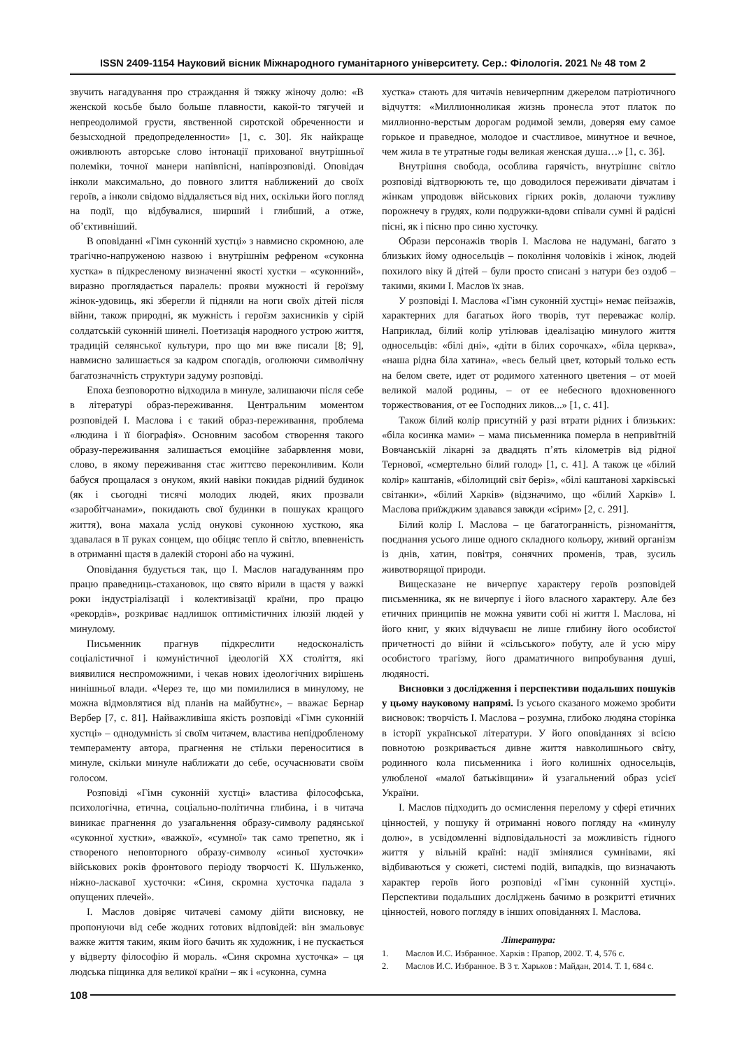ISSN 2409-1154 Науковий вісник Міжнародного гуманітарного університету. Сер.: Філологія. 2021 № 48 том 2
звучить нагадування про страждання й тяжку жіночу долю: «В женской косьбе было больше плавности, какой-то тягучей и непреодолимой грусти, явственной сиротской обреченности и безысходной предопределенности» [1, с. 30]. Як найкраще оживлюють авторське слово інтонації прихованої внутрішньої полеміки, точної манери напівпісні, напіврозповіді. Оповідач інколи максимально, до повного злиття наближений до своїх героїв, а інколи свідомо віддаляється від них, оскільки його погляд на події, що відбувалися, ширший і глибший, а отже, об’єктивніший.
В оповіданні «Гімн суконній хустці» з навмисно скромною, але трагічно-напруженою назвою і внутрішнім рефреном «суконна хустка» в підкресленому визначенні якості хустки – «суконний», виразно проглядається паралель: прояви мужності й героїзму жінок-удовиць, які зберегли й підняли на ноги своїх дітей після війни, також природні, як мужність і героїзм захисників у сірій солдатській суконній шинелі. Поетизація народного устрою життя, традицій селянської культури, про що ми вже писали [8; 9], навмисно залишається за кадром спогадів, оголюючи символічну багатозначність структури задуму розповіді.
Епоха безповоротно відходила в минуле, залишаючи після себе в літературі образ-переживання. Центральним моментом розповідей І. Маслова і є такий образ-переживання, проблема «людина і її біографія». Основним засобом створення такого образу-переживання залишається емоційне забарвлення мови, слово, в якому переживання стає життєво переконливим. Коли бабуся прощалася з онуком, який навіки покидав рідний будинок (як і сьогодні тисячі молодих людей, яких прозвали «заробітчанами», покидають свої будинки в пошуках кращого життя), вона махала услід онукові суконною хусткою, яка здавалася в її руках сонцем, що обіцяє тепло й світло, впевненість в отриманні щастя в далекій стороні або на чужині.
Оповідання будується так, що І. Маслов нагадуванням про працю праведниць-стахановок, що свято вірили в щастя у важкі роки індустріалізації і колективізації країни, про працю «рекордів», розкриває надлишок оптимістичних ілюзій людей у минулому.
Письменник прагнув підкреслити недосконалість соціалістичної і комуністичної ідеологій XX століття, які виявилися неспроможними, і чекав нових ідеологічних вирішень нинішньої влади. «Через те, що ми помилилися в минулому, не можна відмовлятися від планів на майбутнє», – вважає Бернар Вербер [7, с. 81]. Найважливіша якість розповіді «Гімн суконній хустці» – однодумність зі своїм читачем, властива непідробленому темпераменту автора, прагнення не стільки переноситися в минуле, скільки минуле наближати до себе, осучаснювати своїм голосом.
Розповіді «Гімн суконній хустці» властива філософська, психологічна, етична, соціально-політична глибина, і в читача виникає прагнення до узагальнення образу-символу радянської «суконної хустки», «важкої», «сумної» так само трепетно, як і створеного неповторного образу-символу «синьої хусточки» військових років фронтового періоду творчості К. Шульженко, ніжно-ласкавої хусточки: «Синя, скромна хусточка падала з опущених плечей».
І. Маслов довіряє читачеві самому дійти висновку, не пропонуючи від себе жодних готових відповідей: він змальовує важке життя таким, яким його бачить як художник, і не пускається у відверту філософію й мораль. «Синя скромна хусточка» – ця людська піщинка для великої країни – як і «суконна, сумна
хустка» стають для читачів невичерпним джерелом патріотичного відчуття: «Миллионноликая жизнь пронесла этот платок по миллионно-верстым дорогам родимой земли, доверяя ему самое горькое и праведное, молодое и счастливое, минутное и вечное, чем жила в те утратные годы великая женская душа…» [1, с. 36].
Внутрішня свобода, особлива гарячість, внутрішнє світло розповіді відтворюють те, що доводилося переживати дівчатам і жінкам упродовж військових гірких років, долаючи тужливу порожнечу в грудях, коли подружки-вдови співали сумні й радісні пісні, як і пісню про синю хусточку.
Образи персонажів творів І. Маслова не надумані, багато з близьких йому односельців – покоління чоловіків і жінок, людей похилого віку й дітей – були просто списані з натури без оздоб – такими, якими І. Маслов їх знав.
У розповіді І. Маслова «Гімн суконній хустці» немає пейзажів, характерних для багатьох його творів, тут переважає колір. Наприклад, білий колір утілював ідеалізацію минулого життя односельців: «білі дні», «діти в білих сорочках», «біла церква», «наша рідна біла хатина», «весь белый цвет, который только есть на белом свете, идет от родимого хатенного цветения – от моей великой малой родины, – от ее небесного вдохновенного торжествования, от ее Господних ликов...» [1, с. 41].
Також білий колір присутній у разі втрати рідних і близьких: «біла косинка мами» – мама письменника померла в непривітній Вовчанській лікарні за двадцять п’ять кілометрів від рідної Тернової, «смертельно білий голод» [1, с. 41]. А також це «білий колір» каштанів, «білолиций світ беріз», «білі каштанові харківські світанки», «білий Харків» (відзначимо, що «білий Харків» І. Маслова приїжджим здавався завжди «сірим» [2, с. 291].
Білий колір І. Маслова – це багатогранність, різноманіття, поєднання усього лише одного складного кольору, живий організм із днів, хатин, повітря, сонячних променів, трав, зусиль животворящої природи.
Вищесказане не вичерпує характеру героїв розповідей письменника, як не вичерпує і його власного характеру. Але без етичних принципів не можна уявити собі ні життя І. Маслова, ні його книг, у яких відчуваєш не лише глибину його особистої причетності до війни й «сільського» побуту, але й усю міру особистого трагізму, його драматичного випробування душі, людяності.
Висновки з дослідження і перспективи подальших пошуків у цьому науковому напрямі. Із усього сказаного можемо зробити висновок: творчість І. Маслова – розумна, глибоко людяна сторінка в історії української літератури. У його оповіданнях зі всією повнотою розкривається дивне життя навколишнього світу, родинного кола письменника і його колишніх односельців, улюбленої «малої батьківщини» й узагальнений образ усієї України.
І. Маслов підходить до осмислення перелому у сфері етичних цінностей, у пошуку й отриманні нового погляду на «минулу долю», в усвідомленні відповідальності за можливість гідного життя у вільній країні: надії змінялися сумнівами, які відбиваються у сюжеті, системі подій, випадків, що визначають характер героїв його розповіді «Гімн суконній хустці». Перспективи подальших досліджень бачимо в розкритті етичних цінностей, нового погляду в інших оповіданнях І. Маслова.
Література:
1. Маслов И.С. Избранное. Харків : Прапор, 2002. Т. 4, 576 с.
2. Маслов И.С. Избранное. В 3 т. Харьков : Майдан, 2014. Т. 1, 684 с.
108